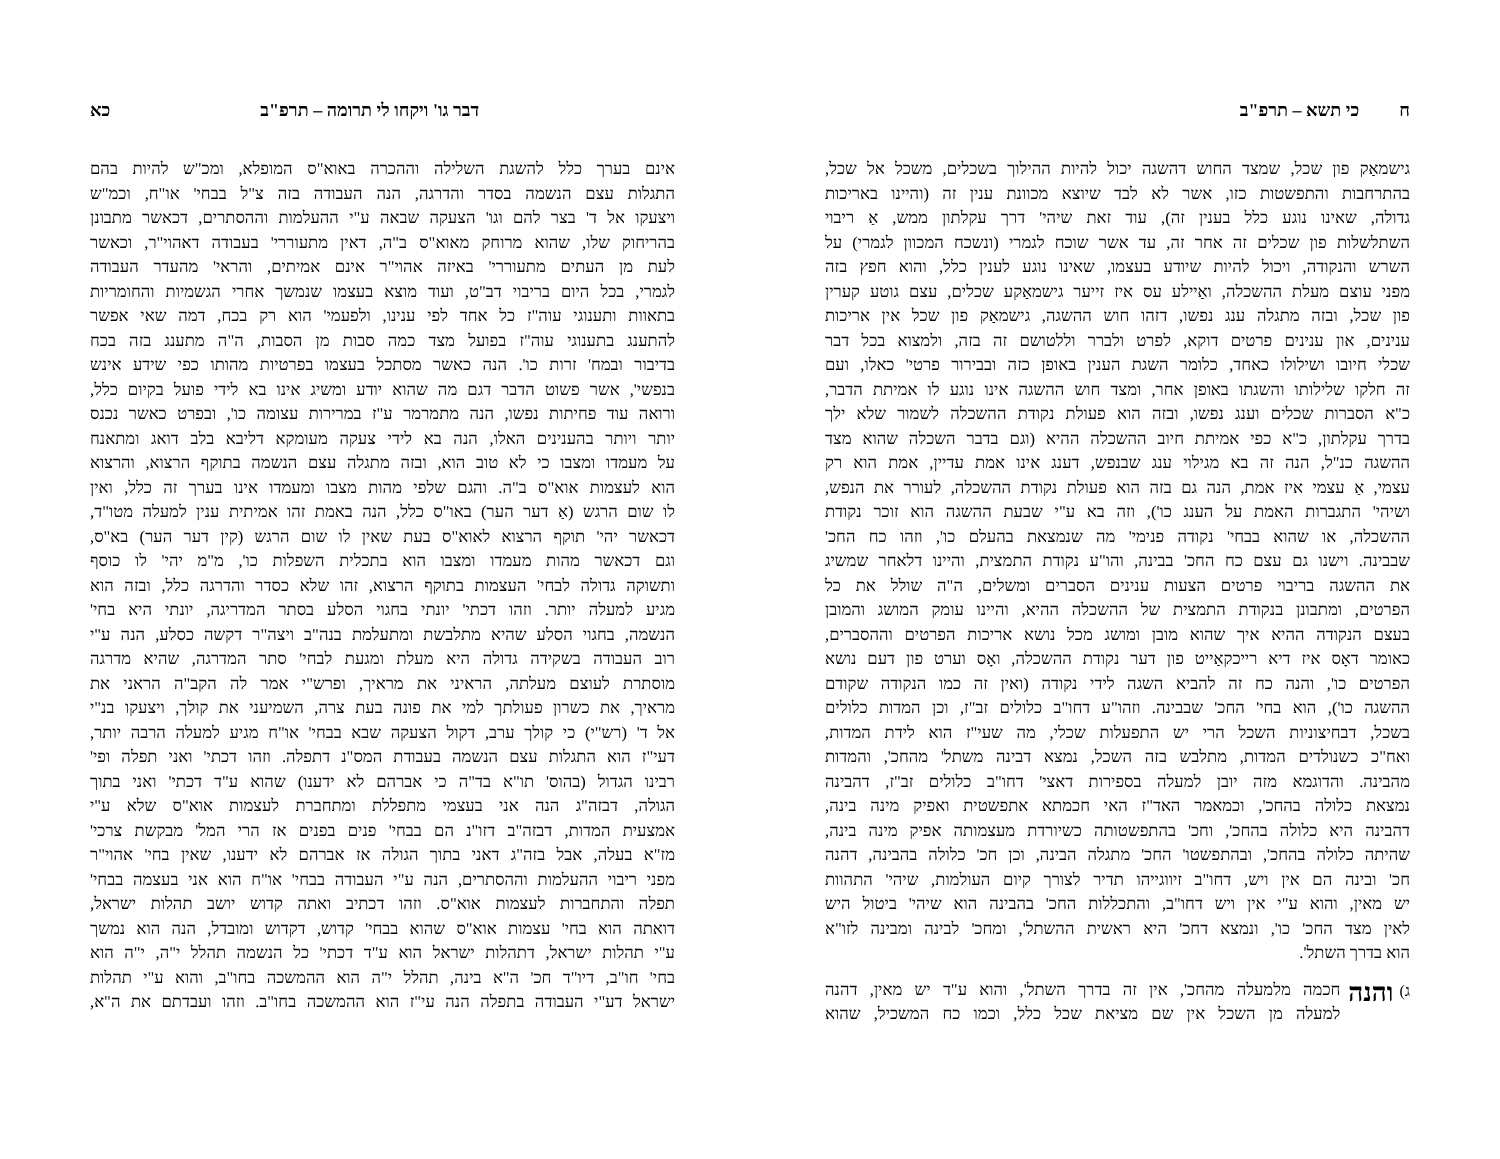ח כי תשא – תרפ"ב
גישמאַק פון שכל, שמצד החוש דהשגה יכול להיות ההילוך בשכלים, משכל אל שכל,
בהתרחבות והתפשטות כזו, אשר לא לבד שיוצא מכוונת ענין זה (והיינו באריכות
גדולה, שאינו נוגע כלל בענין זה), עוד זאת שיהי' דרך עקלתון ממש, אַ ריבוי
השתלשלות פון שכלים זה אחר זה, עד אשר שוכח לגמרי (ונשכח המכוון לגמרי) על
השרש והנקודה, ויכול להיות שיודע בעצמו, שאינו נוגע לענין כלל, והוא חפץ בזה
מפני עוצם מעלת ההשכלה, ואַיילע עס איז זייער גישמאַקע שכלים, עצם גוטע קערין
פון שכל, ובזה מתגלה ענג נפשו, דזהו חוש ההשגה, גישמאַק פון שכל אין אריכות
ענינים, און ענינים פרטים דוקא, לפרט ולברר וללטושם זה בזה, ולמצוא בכל דבר
שכלי חיובו ושילולו כאחד, כלומר השגת הענין באופן כזה ובבירור פרטי' כאלו, ועם
זה חלקו שלילותו והשגתו באופן אחר, ומצד חוש ההשגה אינו נוגע לו אמיתת הדבר,
כ"א הסברות שכלים וענג נפשו, ובזה הוא פעולת נקודת ההשכלה לשמור שלא ילך
בדרך עקלתון, כ"א כפי אמיתת חיוב ההשכלה ההיא (וגם בדבר השכלה שהוא מצד
ההשגה כנ"ל, הנה זה בא מגילוי ענג שבנפש, דענג אינו אמת עדיין, אמת הוא רק
עצמי, אַ עצמי איז אמת, הנה גם בזה הוא פעולת נקודת ההשכלה, לעורר את הנפש,
ושיהי' התגברות האמת על הענג כו'), וזה בא ע"י שבעת ההשגה הוא זוכר נקודת
ההשכלה, או שהוא בבחי' נקודה פנימי' מה שנמצאת בהעלם כו', וזהו כח החכ'
שבבינה. וישנו גם עצם כח החכ' בבינה, והו"ע נקודת התמצית, והיינו דלאחר שמשיג
את ההשגה בריבוי פרטים הצעות ענינים הסברים ומשלים, ה"ה שולל את כל
הפרטים, ומתבונן בנקודת התמצית של ההשכלה ההיא, והיינו עומק המושג והמובן
בעצם הנקודה ההיא איך שהוא מובן ומושג מכל נושא אריכות הפרטים וההסברים,
כאומר דאָס איז דיא רייכקאַייט פון דער נקודת ההשכלה, ואָס וערט פון דעם נושא
הפרטים כו', והנה כח זה להביא השגה לידי נקודה (ואין זה כמו הנקודה שקודם
ההשגה כו'), הוא בחי' החכ' שבבינה. וזהו"ע דחו"ב כלולים זב"ז, וכן המדות כלולים
בשכל, דבחיצוניות השכל הרי יש התפעלות שכלי, מה שעי"ז הוא לידת המדות,
ואח"כ כשנולדים המדות, מתלבש בזה השכל, נמצא דבינה משתל' מהחכ', והמדות
מהבינה. והדוגמא מזה יובן למעלה בספירות דאצי' דחו"ב כלולים זב"ז, דהבינה
נמצאת כלולה בהחכ', וכמאמר האד"ז האי חכמתא אתפשטית ואפיק מינה בינה,
דהבינה היא כלולה בהחכ', וחכ' בהתפשטותה כשיורדת מעצמותה אפיק מינה בינה,
שהיתה כלולה בהחכ', ובהתפשטו' החכ' מתגלה הבינה, וכן חכ' כלולה בהבינה, דהנה
חכ' ובינה הם אין ויש, דחו"ב זיווגייהו תדיר לצורך קיום העולמות, שיהי' התהוות
יש מאין, והוא ע"י אין ויש דחו"ב, והתכללות החכ' בהבינה הוא שיהי' ביטול היש
לאין מצד החכ' כו', ונמצא דחכ' היא ראשית ההשתל', ומחכ' לבינה ומבינה לזו"א
הוא בדרך השתל'.
ג) והנה
חכמה מלמעלה מהחכ', אין זה בדרך השתל', והוא ע"ד יש מאין, דהנה
למעלה מן השכל אין שם מציאת שכל כלל, וכמו כח המשכיל, שהוא
דבר גו' ויקחו לי תרומה – תרפ"ב כא
אינם בערך כלל להשגת השלילה וההכרה באוא"ס המופלא, ומכ"ש להיות בהם
התגלות עצם הנשמה בסדר והדרגה, הנה העבודה בזה צ"ל בבחי' או"ח, וכמ"ש
ויצעקו אל ד' בצר להם וגו' הצעקה שבאה ע"י ההעלמות וההסתרים, דכאשר מתבונן
בהריחוק שלו, שהוא מרוחק מאוא"ס ב"ה, דאין מתעוררי' בעבודה דאהוי"ר, וכאשר
לעת מן העתים מתעוררי' באיזה אהוי"ר אינם אמיתים, והראי' מהעדר העבודה
לגמרי, בכל היום בריבוי דב"ט, ועוד מוצא בעצמו שנמשך אחרי הגשמיות והחומריות
בתאוות ותענוגי עוה"ז כל אחד לפי ענינו, ולפעמי' הוא רק בכח, דמה שאי אפשר
להתענג בתענוגי עוה"ז בפועל מצד כמה סבות מן הסבות, ה"ה מתענג בזה בכח
בדיבור ובמח' זרות כו'. הנה כאשר מסתכל בעצמו בפרטיות מהותו כפי שידע אינש
בנפשי', אשר פשוט הדבר דגם מה שהוא יודע ומשיג אינו בא לידי פועל בקיום כלל,
ורואה עוד פחיתות נפשו, הנה מתמרמר ע"ז במרירות עצומה כו', ובפרט כאשר נכנס
יותר ויותר בהענינים האלו, הנה בא לידי צעקה מעומקא דליבא בלב דואג ומתאנח
על מעמדו ומצבו כי לא טוב הוא, ובזה מתגלה עצם הנשמה בתוקף הרצוא, והרצוא
הוא לעצמות אוא"ס ב"ה. והגם שלפי מהות מצבו ומעמדו אינו בערך זה כלל, ואין
לו שום הרגש (אַ דער הער) באו"ס כלל, הנה באמת זהו אמיתית ענין למעלה מטו"ד,
דכאשר יהי' תוקף הרצוא לאוא"ס בעת שאין לו שום הרגש (קין דער הער) בא"ס,
וגם דכאשר מהות מעמדו ומצבו הוא בתכלית השפלות כו', מ"מ יהי' לו כוסף
ותשוקה גדולה לבחי' העצמות בתוקף הרצוא, זהו שלא כסדר והדרגה כלל, ובזה הוא
מגיע למעלה יותר. וזהו דכתי' יונתי בחגוי הסלע בסתר המדריגה, יונתי היא בחי'
הנשמה, בחגוי הסלע שהיא מתלבשת ומתעלמת בנה"ב ויצה"ר דקשה כסלע, הנה ע"י
רוב העבודה בשקידה גדולה היא מעלת ומגעת לבחי' סתר המדרגה, שהיא מדרגה
מוסתרת לעוצם מעלתה, הראיני את מראיך, ופרש"י אמר לה הקב"ה הראני את
מראיך, את כשרון פעולתך למי את פונה בעת צרה, השמיעני את קולך, ויצעקו בנ"י
אל ד' (רש"י) כי קולך ערב, דקול הצעקה שבא בבחי' או"ח מגיע למעלה הרבה יותר,
דעי"ז הוא התגלות עצם הנשמה בעבודת המס"נ דתפלה. וזהו דכתי' ואני תפלה ופי'
רבינו הגדול (בהוס' תו"א בד"ה כי אברהם לא ידענו) שהוא ע"ד דכתי' ואני בתוך
הגולה, דבזה"ג הנה אני בעצמי מתפללת ומתחברת לעצמות אוא"ס שלא ע"י
אמצעית המדות, דבזה"ב דזו"נ הם בבחי' פנים בפנים אז הרי המל' מבקשת צרכי'
מז"א בעלה, אבל בזה"ג דאני בתוך הגולה אז אברהם לא ידענו, שאין בחי' אהוי"ר
מפני ריבוי ההעלמות וההסתרים, הנה ע"י העבודה בבחי' או"ח הוא אני בעצמה בבחי'
תפלה והתחברות לעצמות אוא"ס. וזהו דכתיב ואתה קדוש יושב תהלות ישראל,
דואתה הוא בחי' עצמות אוא"ס שהוא בבחי' קדוש, דקדוש ומובדל, הנה הוא נמשך
ע"י תהלות ישראל, דתהלות ישראל הוא ע"ד דכתי' כל הנשמה תהלל י"ה, י"ה הוא
בחי' חו"ב, דיו"ד חכ' ה"א בינה, תהלל י"ה הוא ההמשכה בחו"ב, והוא ע"י תהלות
ישראל דע"י העבודה בתפלה הנה עי"ז הוא ההמשכה בחו"ב. וזהו ועבדתם את ה"א,